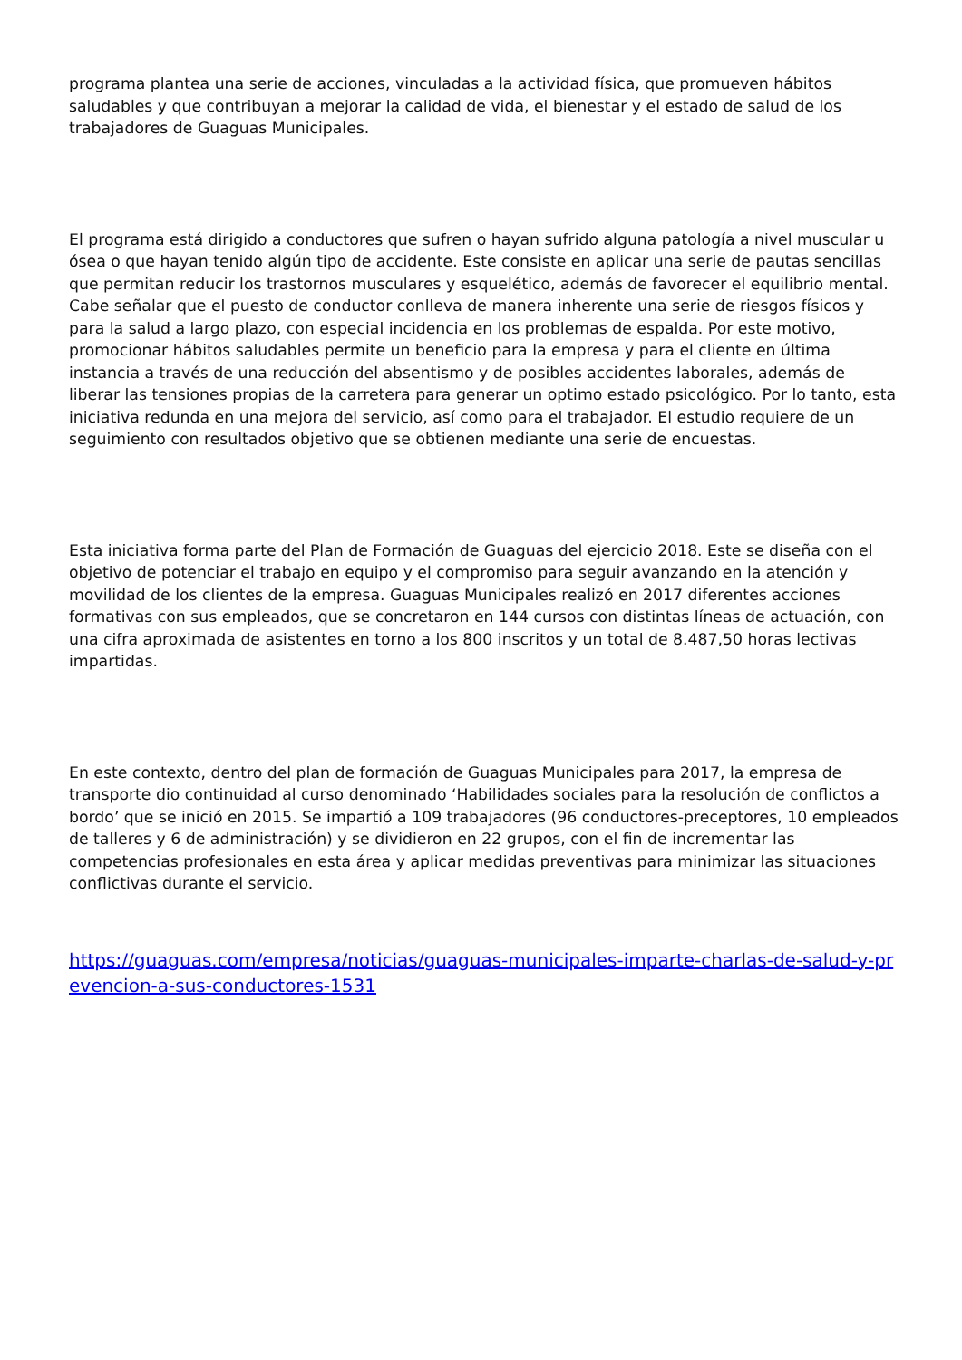programa plantea una serie de acciones, vinculadas a la actividad física, que promueven hábitos saludables y que contribuyan a mejorar la calidad de vida, el bienestar y el estado de salud de los trabajadores de Guaguas Municipales.
El programa está dirigido a conductores que sufren o hayan sufrido alguna patología a nivel muscular u ósea o que hayan tenido algún tipo de accidente. Este consiste en aplicar una serie de pautas sencillas que permitan reducir los trastornos musculares y esquelético, además de favorecer el equilibrio mental. Cabe señalar que el puesto de conductor conlleva de manera inherente una serie de riesgos físicos y para la salud a largo plazo, con especial incidencia en los problemas de espalda. Por este motivo, promocionar hábitos saludables permite un beneficio para la empresa y para el cliente en última instancia a través de una reducción del absentismo y de posibles accidentes laborales, además de liberar las tensiones propias de la carretera para generar un optimo estado psicológico. Por lo tanto, esta iniciativa redunda en una mejora del servicio, así como para el trabajador. El estudio requiere de un seguimiento con resultados objetivo que se obtienen mediante una serie de encuestas.
Esta iniciativa forma parte del Plan de Formación de Guaguas del ejercicio 2018. Este se diseña con el objetivo de potenciar el trabajo en equipo y el compromiso para seguir avanzando en la atención y movilidad de los clientes de la empresa. Guaguas Municipales realizó en 2017 diferentes acciones formativas con sus empleados, que se concretaron en 144 cursos con distintas líneas de actuación, con una cifra aproximada de asistentes en torno a los 800 inscritos y un total de 8.487,50 horas lectivas impartidas.
En este contexto, dentro del plan de formación de Guaguas Municipales para 2017, la empresa de transporte dio continuidad al curso denominado ‘Habilidades sociales para la resolución de conflictos a bordo’ que se inició en 2015. Se impartió a 109 trabajadores (96 conductores-preceptores, 10 empleados de talleres y 6 de administración) y se dividieron en 22 grupos, con el fin de incrementar las competencias profesionales en esta área y aplicar medidas preventivas para minimizar las situaciones conflictivas durante el servicio.
https://guaguas.com/empresa/noticias/guaguas-municipales-imparte-charlas-de-salud-y-prevencion-a-sus-conductores-1531